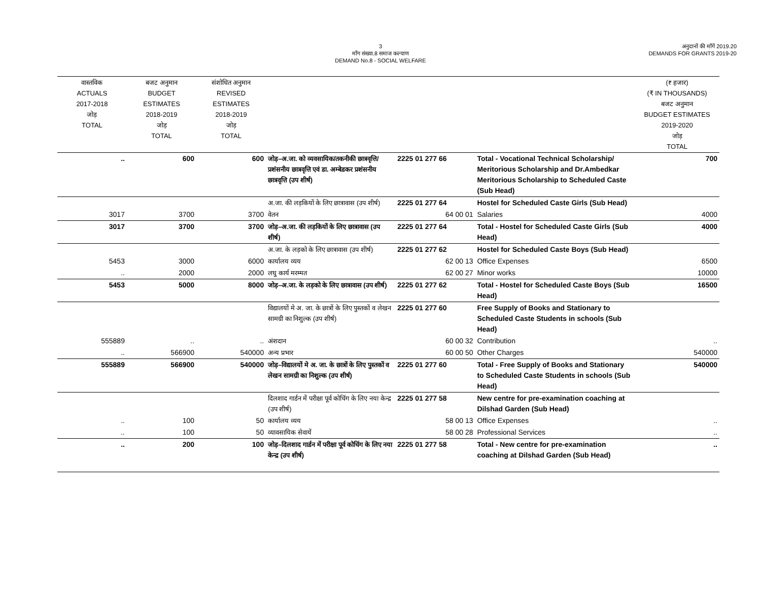3
माँग संख्या.8 समाज कल्याण
DEMAND No.8 - SOCIAL WELFARE
अनुदानों की माँगें 2019.20
DEMANDS FOR GRANTS 2019-20
| वास्तविक ACTUALS 2017-2018 जोड़ TOTAL | बजट अनुमान BUDGET ESTIMATES 2018-2019 जोड़ TOTAL | संशोधित अनुमान REVISED ESTIMATES 2018-2019 जोड़ TOTAL | | | | (₹ हजार) (₹ IN THOUSANDS) बजट अनुमान BUDGET ESTIMATES 2019-2020 जोड़ TOTAL |
| --- | --- | --- | --- | --- | --- | --- |
| .. | 600 | 600 | जोड़–अ.जा. को व्यवसायिक/तकनीकी छात्रवृत्ति/प्रशंसनीय छात्रवृत्ति एवं डा. अम्बेडकर प्रशंसनीय छात्रवृत्ति (उप शीर्ष) | 2225 01 277 66 | Total - Vocational Technical Scholarship/ Meritorious Scholarship and Dr.Ambedkar Meritorious Scholarship to Scheduled Caste (Sub Head) | 700 |
| | | | अ.जा. की लड़कियों के लिए छात्रावास (उप शीर्ष) | 2225 01 277 64 | Hostel for Scheduled Caste Girls (Sub Head) | |
| 3017 | 3700 | 3700 | वेतन | 64 00 01 | Salaries | 4000 |
| 3017 | 3700 | 3700 | जोड़–अ.जा. की लड़कियों के लिए छात्रावास (उप शीर्ष) | 2225 01 277 64 | Total - Hostel for Scheduled Caste Girls (Sub Head) | 4000 |
| | | | अ.जा. के लड़को के लिए छात्रावास (उप शीर्ष) | 2225 01 277 62 | Hostel for Scheduled Caste Boys (Sub Head) | |
| 5453 | 3000 | 6000 | कार्यालय व्यय | 62 00 13 | Office Expenses | 6500 |
| .. | 2000 | 2000 | लघु कार्य मरम्मत | 62 00 27 | Minor works | 10000 |
| 5453 | 5000 | 8000 | जोड़–अ.जा. के लड़को के लिए छात्रावास (उप शीर्ष) | 2225 01 277 62 | Total - Hostel for Scheduled Caste Boys (Sub Head) | 16500 |
| | | | विद्यालयों मे अ. जा. के छात्रों के लिए पुस्तकों व लेखन सामग्री का निशुल्क (उप शीर्ष) | 2225 01 277 60 | Free Supply of Books and Stationary to Scheduled Caste Students in schools (Sub Head) | |
| 555889 | .. | .. | अंशदान | 60 00 32 | Contribution | .. |
| .. | 566900 | 540000 | अन्य प्रभार | 60 00 50 | Other Charges | 540000 |
| 555889 | 566900 | 540000 | जोड़–विद्यालयों मे अ. जा. के छात्रों के लिए पुस्तकों व लेखन सामग्री का निशुल्क (उप शीर्ष) | 2225 01 277 60 | Total - Free Supply of Books and Stationary to Scheduled Caste Students in schools (Sub Head) | 540000 |
| | | | दिलशाद गार्डन में परीक्षा पूर्व कोचिंग के लिए नया केन्द्र (उप शीर्ष) | 2225 01 277 58 | New centre for pre-examination coaching at Dilshad Garden (Sub Head) | |
| .. | 100 | 50 | कार्यालय व्यय | 58 00 13 | Office Expenses | .. |
| .. | 100 | 50 | व्यावसायिक सेवायें | 58 00 28 | Professional Services | .. |
| .. | 200 | 100 | जोड़–दिलशाद गार्डन में परीक्षा पूर्व कोचिंग के लिए नया केन्द्र (उप शीर्ष) | 2225 01 277 58 | Total - New centre for pre-examination coaching at Dilshad Garden (Sub Head) | .. |